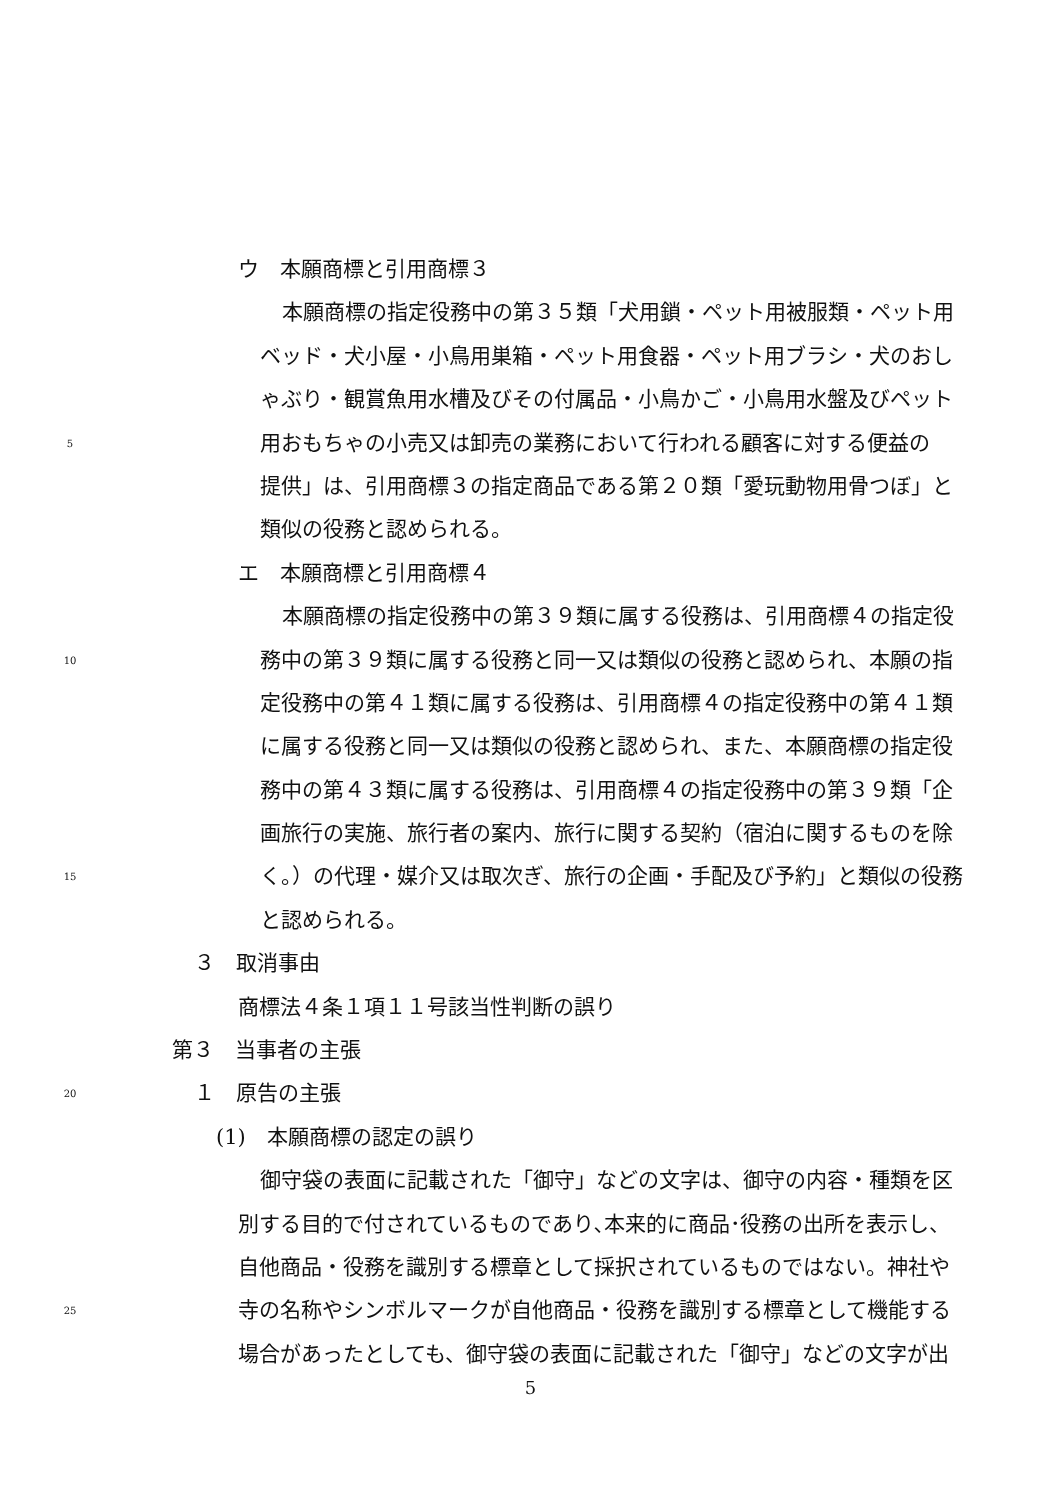ウ　本願商標と引用商標３
本願商標の指定役務中の第３５類「犬用鎖・ペット用被服類・ペット用
ベッド・犬小屋・小鳥用巣箱・ペット用食器・ペット用ブラシ・犬のおし
ゃぶり・観賞魚用水槽及びその付属品・小鳥かご・小鳥用水盤及びペット
5 用おもちゃの小売又は卸売の業務において行われる顧客に対する便益の
提供」は、引用商標３の指定商品である第２０類「愛玩動物用骨つぼ」と
類似の役務と認められる。
エ　本願商標と引用商標４
本願商標の指定役務中の第３９類に属する役務は、引用商標４の指定役
10 務中の第３９類に属する役務と同一又は類似の役務と認められ、本願の指
定役務中の第４１類に属する役務は、引用商標４の指定役務中の第４１類
に属する役務と同一又は類似の役務と認められ、また、本願商標の指定役
務中の第４３類に属する役務は、引用商標４の指定役務中の第３９類「企
画旅行の実施、旅行者の案内、旅行に関する契約（宿泊に関するものを除
15 く。）の代理・媒介又は取次ぎ、旅行の企画・手配及び予約」と類似の役務
と認められる。
３　取消事由
商標法４条１項１１号該当性判断の誤り
第３　当事者の主張
20 １　原告の主張
(1)　本願商標の認定の誤り
御守袋の表面に記載された「御守」などの文字は、御守の内容・種類を区
別する目的で付されているものであり､本来的に商品･役務の出所を表示し、
自他商品・役務を識別する標章として採択されているものではない。神社や
25 寺の名称やシンボルマークが自他商品・役務を識別する標章として機能する
場合があったとしても、御守袋の表面に記載された「御守」などの文字が出
5